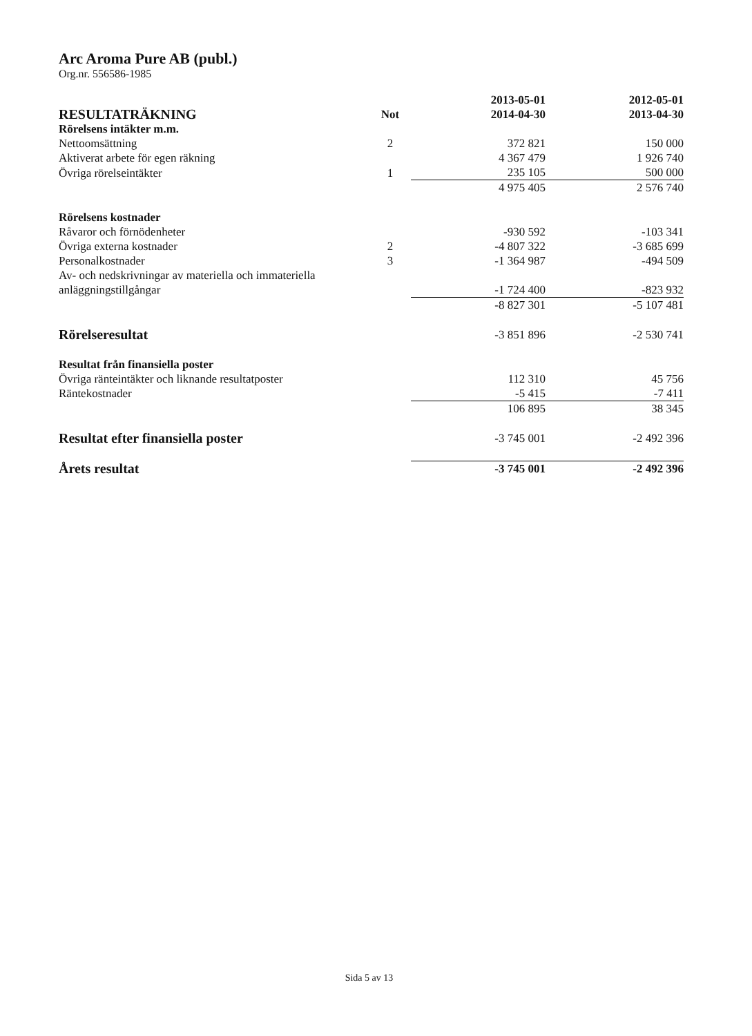Arc Aroma Pure AB (publ.)
Org.nr. 556586-1985
| RESULTATRÄKNING | Not | 2013-05-01 2014-04-30 | 2012-05-01 2013-04-30 |
| --- | --- | --- | --- |
| Rörelsens intäkter m.m. | | | |
| Nettoomsättning | 2 | 372 821 | 150 000 |
| Aktiverat arbete för egen räkning | | 4 367 479 | 1 926 740 |
| Övriga rörelseintäkter | 1 | 235 105 | 500 000 |
| | | 4 975 405 | 2 576 740 |
| Rörelsens kostnader | | | |
| Råvaror och förnödenheter | | -930 592 | -103 341 |
| Övriga externa kostnader | 2 | -4 807 322 | -3 685 699 |
| Personalkostnader | 3 | -1 364 987 | -494 509 |
| Av- och nedskrivningar av materiella och immateriella anläggningstillgångar | | -1 724 400 | -823 932 |
| | | -8 827 301 | -5 107 481 |
| Rörelseresultat | | -3 851 896 | -2 530 741 |
| Resultat från finansiella poster | | | |
| Övriga ränteintäkter och liknande resultatposter | | 112 310 | 45 756 |
| Räntekostnader | | -5 415 | -7 411 |
| | | 106 895 | 38 345 |
| Resultat efter finansiella poster | | -3 745 001 | -2 492 396 |
| Årets resultat | | -3 745 001 | -2 492 396 |
Sida 5 av 13